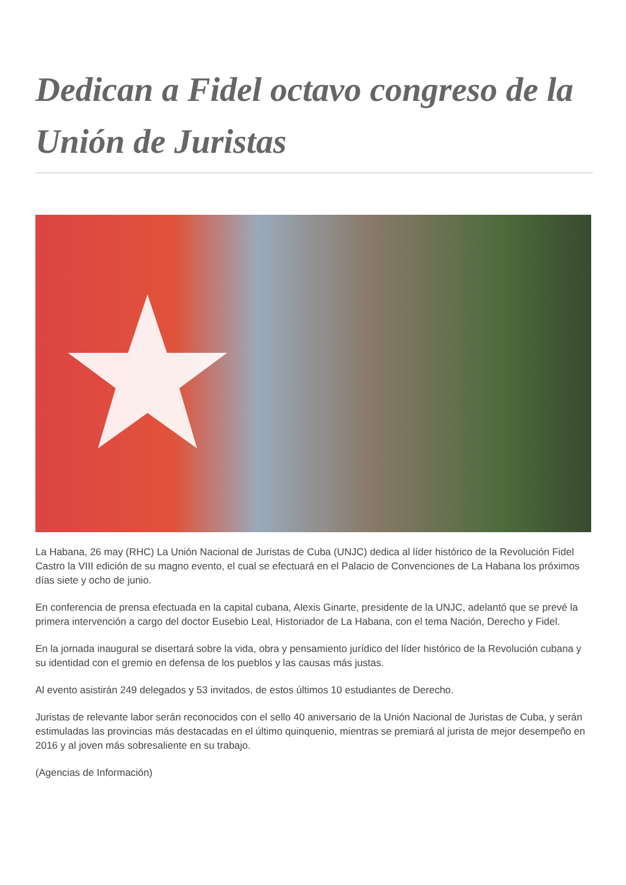Dedican a Fidel octavo congreso de la Unión de Juristas
La Habana, 26 may (RHC) La Unión Nacional de Juristas de Cuba (UNJC) dedica al líder histórico de la Revolución Fidel Castro la VIII edición de su magno evento, el cual se efectuará en el Palacio de Convenciones de La Habana los próximos días siete y ocho de junio.
En conferencia de prensa efectuada en la capital cubana, Alexis Ginarte, presidente de la UNJC, adelantó que se prevé la primera intervención a cargo del doctor Eusebio Leal, Historiador de La Habana, con el tema Nación, Derecho y Fidel.
En la jornada inaugural se disertará sobre la vida, obra y pensamiento jurídico del líder histórico de la Revolución cubana y su identidad con el gremio en defensa de los pueblos y las causas más justas.
Al evento asistirán 249 delegados y 53 invitados, de estos últimos 10 estudiantes de Derecho.
Juristas de relevante labor serán reconocidos con el sello 40 aniversario de la Unión Nacional de Juristas de Cuba, y serán estimuladas las provincias más destacadas en el último quinquenio, mientras se premiará al jurista de mejor desempeño en 2016 y al joven más sobresaliente en su trabajo.
(Agencias de Información)